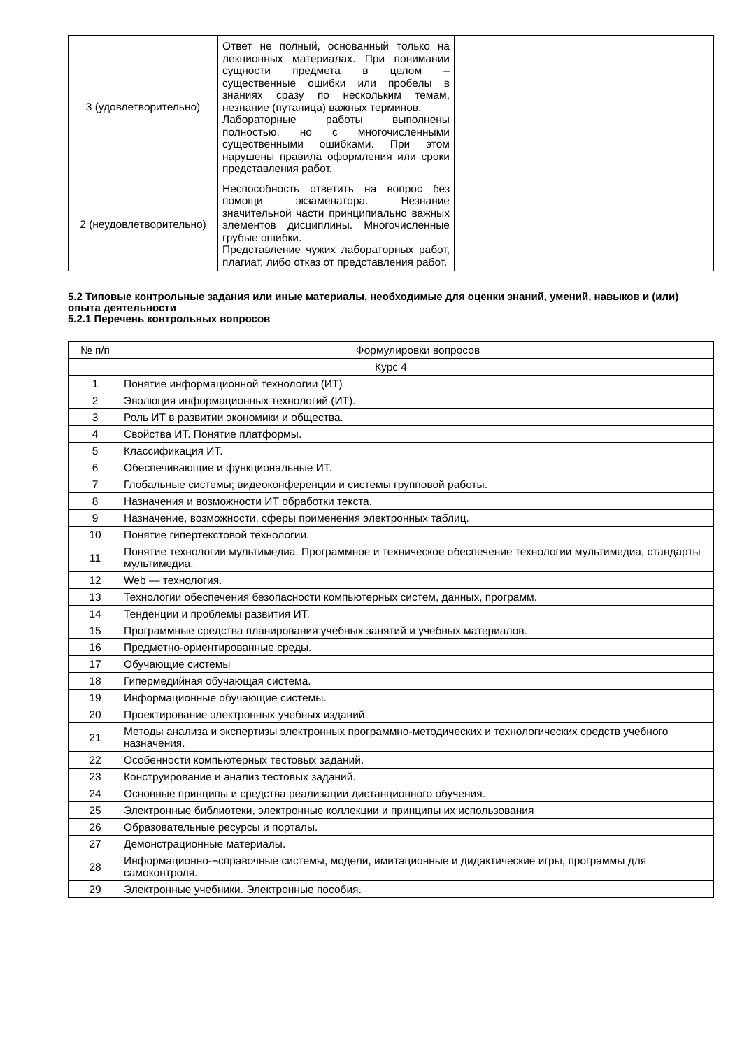| 3 (удовлетворительно) | Ответ не полный, основанный только на лекционных материалах. При понимании сущности предмета в целом – существенные ошибки или пробелы в знаниях сразу по нескольким темам, незнание (путаница) важных терминов. Лабораторные работы выполнены полностью, но с многочисленными существенными ошибками. При этом нарушены правила оформления или сроки представления работ. | |
| 2 (неудовлетворительно) | Неспособность ответить на вопрос без помощи экзаменатора. Незнание значительной части принципиально важных элементов дисциплины. Многочисленные грубые ошибки. Представление чужих лабораторных работ, плагиат, либо отказ от представления работ. | |
5.2 Типовые контрольные задания или иные материалы, необходимые для оценки знаний, умений, навыков и (или) опыта деятельности
5.2.1 Перечень контрольных вопросов
| № п/п | Формулировки вопросов |
| --- | --- |
| Курс 4 | |
| 1 | Понятие информационной технологии (ИТ) |
| 2 | Эволюция информационных технологий (ИТ). |
| 3 | Роль ИТ в развитии экономики и общества. |
| 4 | Свойства ИТ. Понятие платформы. |
| 5 | Классификация ИТ. |
| 6 | Обеспечивающие и функциональные ИТ. |
| 7 | Глобальные системы; видеоконференции и системы групповой работы. |
| 8 | Назначения и возможности ИТ обработки текста. |
| 9 | Назначение, возможности, сферы применения электронных таблиц. |
| 10 | Понятие гипертекстовой технологии. |
| 11 | Понятие технологии мультимедиа. Программное и техническое обеспечение технологии мультимедиа, стандарты мультимедиа. |
| 12 | Web — технология. |
| 13 | Технологии обеспечения безопасности компьютерных систем, данных, программ. |
| 14 | Тенденции и проблемы развития ИТ. |
| 15 | Программные средства планирования учебных занятий и учебных материалов. |
| 16 | Предметно-ориентированные среды. |
| 17 | Обучающие системы |
| 18 | Гипермедийная обучающая система. |
| 19 | Информационные обучающие системы. |
| 20 | Проектирование электронных учебных изданий. |
| 21 | Методы анализа и экспертизы электронных программно-методических и технологических средств учебного назначения. |
| 22 | Особенности компьютерных тестовых заданий. |
| 23 | Конструирование и анализ тестовых заданий. |
| 24 | Основные принципы и средства реализации дистанционного обучения. |
| 25 | Электронные библиотеки, электронные коллекции и принципы их использования |
| 26 | Образовательные ресурсы и порталы. |
| 27 | Демонстрационные материалы. |
| 28 | Информационно-¬справочные системы, модели, имитационные и дидактические игры, программы для самоконтроля. |
| 29 | Электронные учебники. Электронные пособия. |